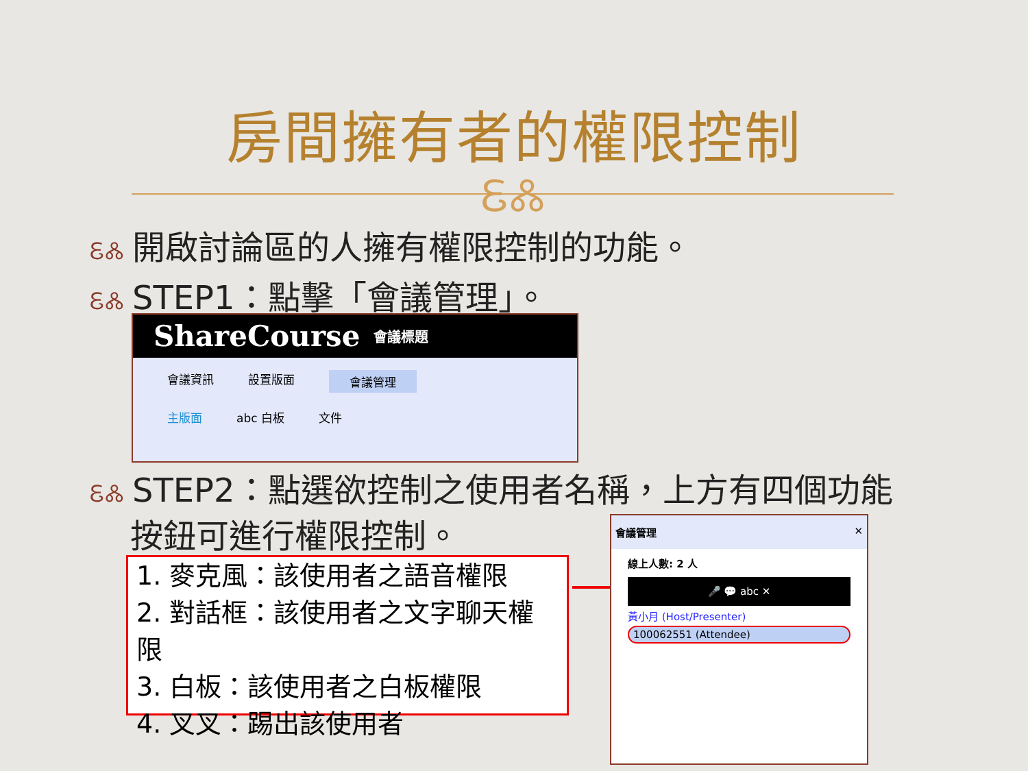房間擁有者的權限控制
ᏋᏜ
ᏋᏜ 開啟討論區的人擁有權限控制的功能。
ᏋᏜ STEP1：點擊「會議管理」。
ShareCourse 會議標題
會議資訊 設置版面 會議管理
主版面 abc 白板 文件
ᏋᏜ STEP2：點選欲控制之使用者名稱，上方有四個功能
按鈕可進行權限控制。
1. 麥克風：該使用者之語音權限
2. 對話框：該使用者之文字聊天權限
3. 白板：該使用者之白板權限
4. 叉叉：踢出該使用者
會議管理 ✕
線上人數: 2 人
🎤 💬 abc ✕
黃小月 (Host/Presenter)
100062551 (Attendee)